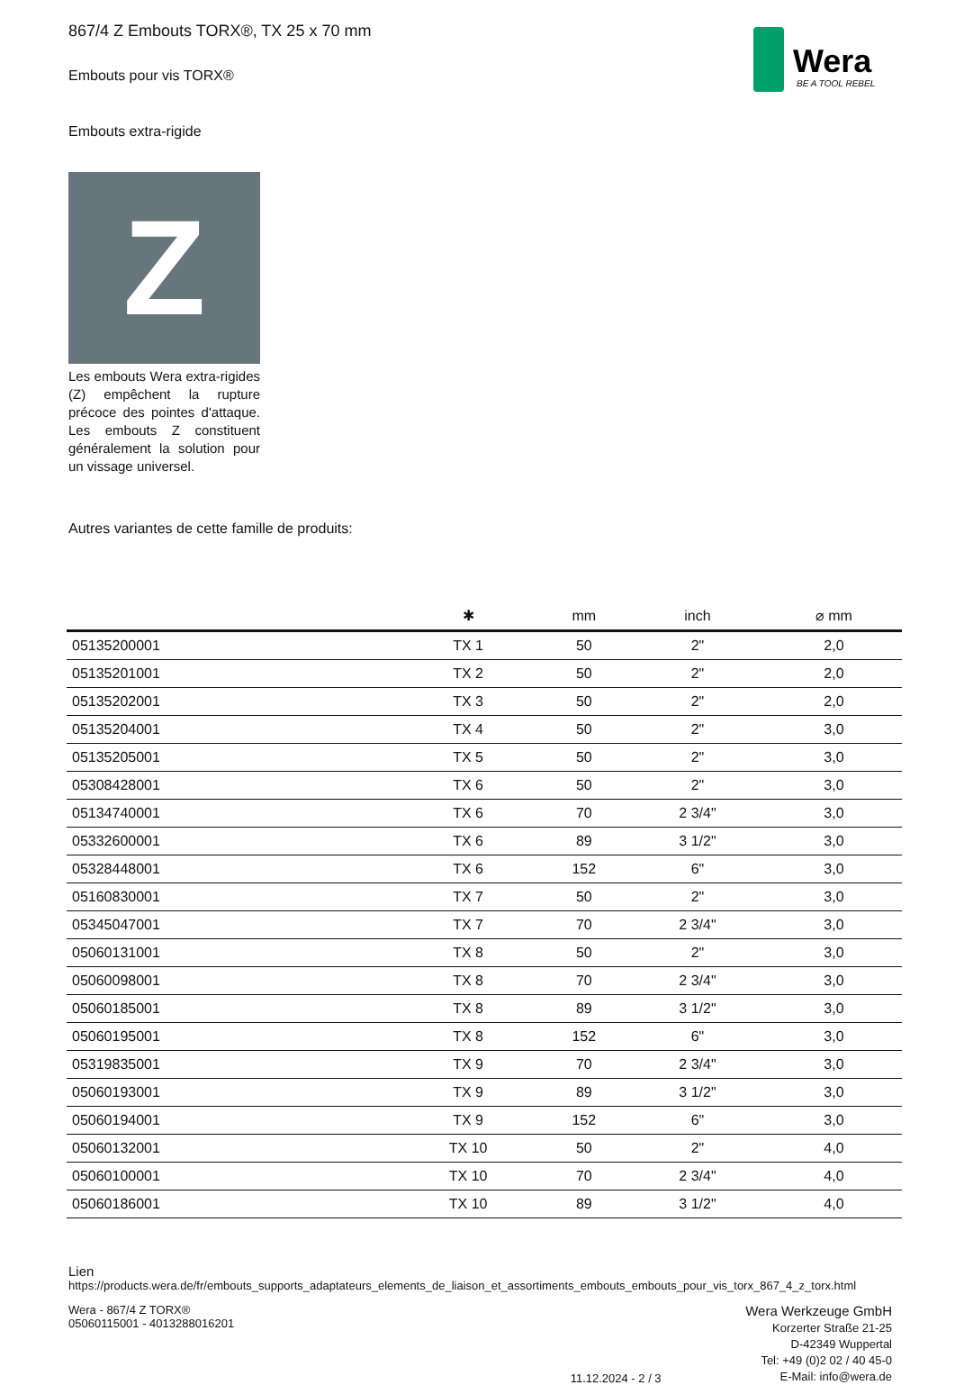867/4 Z Embouts TORX®, TX 25 x 70 mm
Embouts pour vis TORX®
Wera
BE A TOOL REBEL
Embouts extra-rigide
Z
Les embouts Wera extra-rigides (Z) empêchent la rupture précoce des pointes d'attaque. Les embouts Z constituent généralement la solution pour un vissage universel.
Autres variantes de cette famille de produits:
| | ✱ | mm | inch | ⌀ mm |
| --- | --- | --- | --- | --- |
| 05135200001 | TX 1 | 50 | 2" | 2,0 |
| 05135201001 | TX 2 | 50 | 2" | 2,0 |
| 05135202001 | TX 3 | 50 | 2" | 2,0 |
| 05135204001 | TX 4 | 50 | 2" | 3,0 |
| 05135205001 | TX 5 | 50 | 2" | 3,0 |
| 05308428001 | TX 6 | 50 | 2" | 3,0 |
| 05134740001 | TX 6 | 70 | 2 3/4" | 3,0 |
| 05332600001 | TX 6 | 89 | 3 1/2" | 3,0 |
| 05328448001 | TX 6 | 152 | 6" | 3,0 |
| 05160830001 | TX 7 | 50 | 2" | 3,0 |
| 05345047001 | TX 7 | 70 | 2 3/4" | 3,0 |
| 05060131001 | TX 8 | 50 | 2" | 3,0 |
| 05060098001 | TX 8 | 70 | 2 3/4" | 3,0 |
| 05060185001 | TX 8 | 89 | 3 1/2" | 3,0 |
| 05060195001 | TX 8 | 152 | 6" | 3,0 |
| 05319835001 | TX 9 | 70 | 2 3/4" | 3,0 |
| 05060193001 | TX 9 | 89 | 3 1/2" | 3,0 |
| 05060194001 | TX 9 | 152 | 6" | 3,0 |
| 05060132001 | TX 10 | 50 | 2" | 4,0 |
| 05060100001 | TX 10 | 70 | 2 3/4" | 4,0 |
| 05060186001 | TX 10 | 89 | 3 1/2" | 4,0 |
Lien
https://products.wera.de/fr/embouts_supports_adaptateurs_elements_de_liaison_et_assortiments_embouts_embouts_pour_vis_torx_867_4_z_torx.html
Wera - 867/4 Z TORX®
05060115001 - 4013288016201
11.12.2024 - 2 / 3
Wera Werkzeuge GmbH
Korzerter Straße 21-25
D-42349 Wuppertal
Tel: +49 (0)2 02 / 40 45-0
E-Mail: info@wera.de